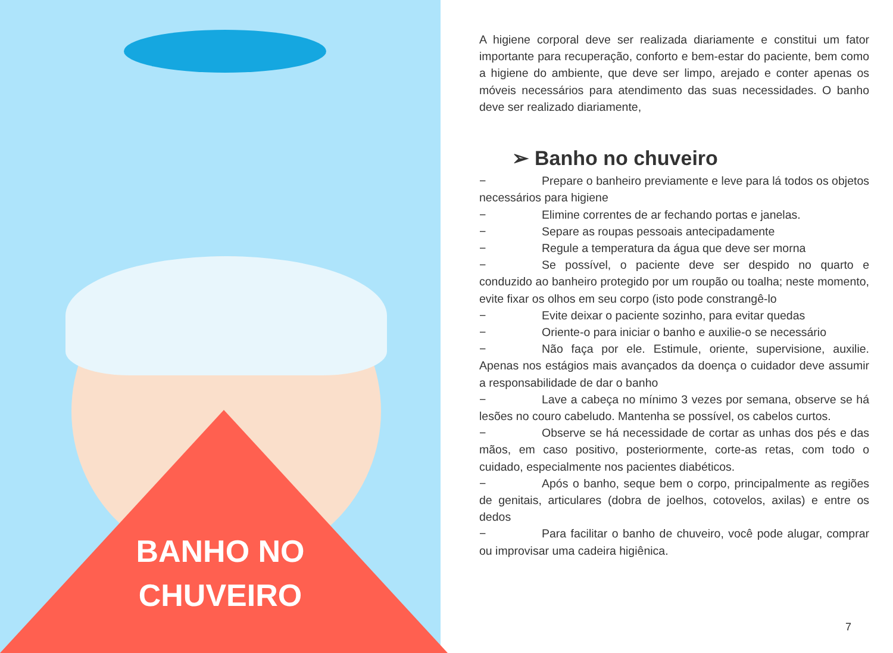BANHO NO
CHUVEIRO
A higiene corporal deve ser realizada diariamente e constitui um fator importante para recuperação, conforto e bem-estar do paciente, bem como a higiene do ambiente, que deve ser limpo, arejado e conter apenas os móveis necessários para atendimento das suas necessidades. O banho deve ser realizado diariamente,
➢ Banho no chuveiro
− Prepare o banheiro previamente e leve para lá todos os objetos necessários para higiene
− Elimine correntes de ar fechando portas e janelas.
− Separe as roupas pessoais antecipadamente
− Regule a temperatura da água que deve ser morna
− Se possível, o paciente deve ser despido no quarto e conduzido ao banheiro protegido por um roupão ou toalha; neste momento, evite fixar os olhos em seu corpo (isto pode constrangê-lo
− Evite deixar o paciente sozinho, para evitar quedas
− Oriente-o para iniciar o banho e auxilie-o se necessário
− Não faça por ele. Estimule, oriente, supervisione, auxilie. Apenas nos estágios mais avançados da doença o cuidador deve assumir a responsabilidade de dar o banho
− Lave a cabeça no mínimo 3 vezes por semana, observe se há lesões no couro cabeludo. Mantenha se possível, os cabelos curtos.
− Observe se há necessidade de cortar as unhas dos pés e das mãos, em caso positivo, posteriormente, corte-as retas, com todo o cuidado, especialmente nos pacientes diabéticos.
− Após o banho, seque bem o corpo, principalmente as regiões de genitais, articulares (dobra de joelhos, cotovelos, axilas) e entre os dedos
− Para facilitar o banho de chuveiro, você pode alugar, comprar ou improvisar uma cadeira higiênica.
7